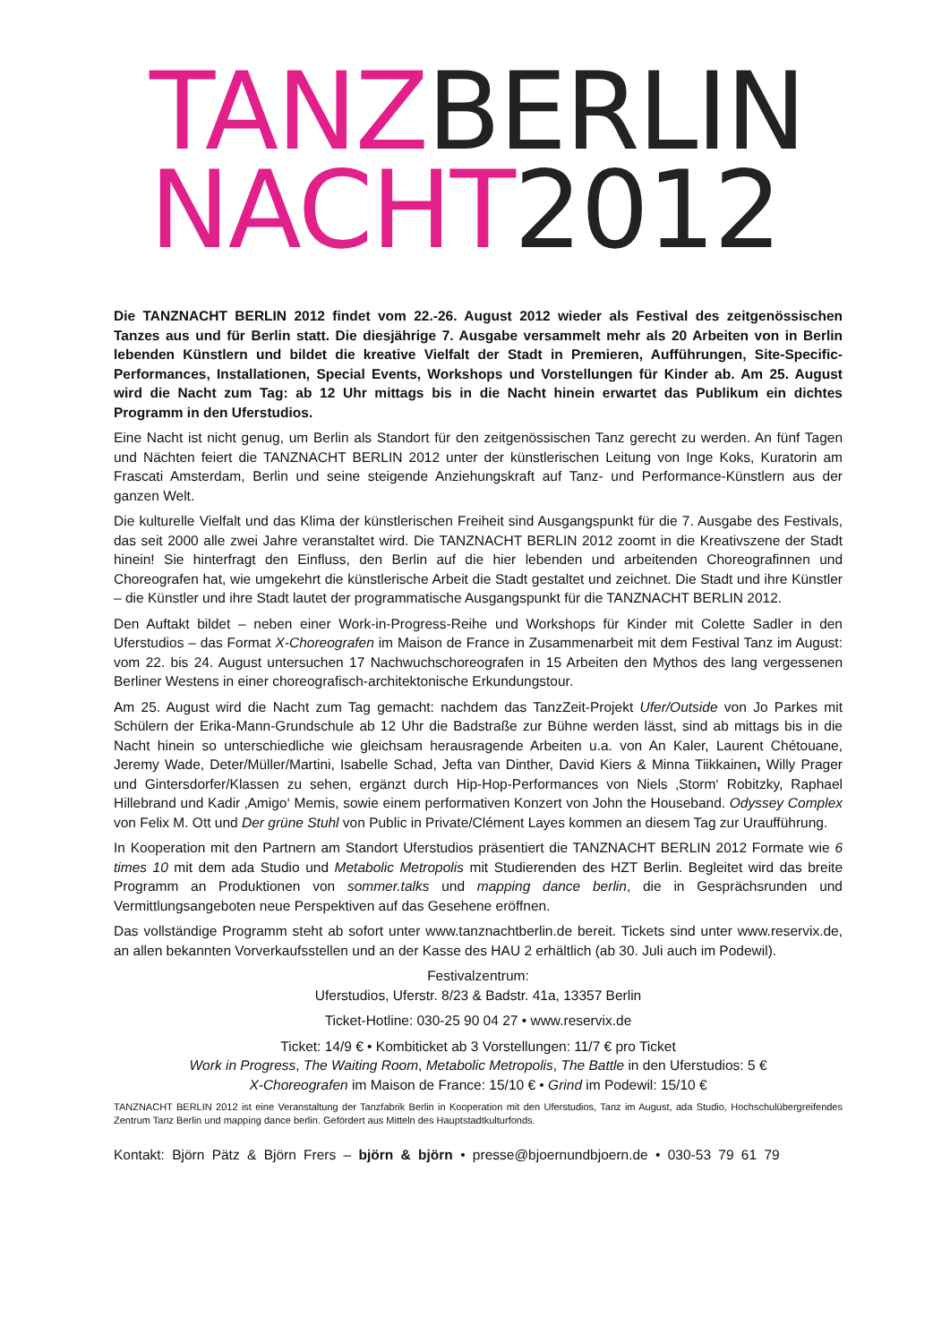TANZ BERLIN
NACHT 2012
Die TANZNACHT BERLIN 2012 findet vom 22.-26. August 2012 wieder als Festival des zeitgenössischen Tanzes aus und für Berlin statt. Die diesjährige 7. Ausgabe versammelt mehr als 20 Arbeiten von in Berlin lebenden Künstlern und bildet die kreative Vielfalt der Stadt in Premieren, Aufführungen, Site-Specific-Performances, Installationen, Special Events, Workshops und Vorstellungen für Kinder ab. Am 25. August wird die Nacht zum Tag: ab 12 Uhr mittags bis in die Nacht hinein erwartet das Publikum ein dichtes Programm in den Uferstudios.
Eine Nacht ist nicht genug, um Berlin als Standort für den zeitgenössischen Tanz gerecht zu werden. An fünf Tagen und Nächten feiert die TANZNACHT BERLIN 2012 unter der künstlerischen Leitung von Inge Koks, Kuratorin am Frascati Amsterdam, Berlin und seine steigende Anziehungskraft auf Tanz- und Performance-Künstlern aus der ganzen Welt.
Die kulturelle Vielfalt und das Klima der künstlerischen Freiheit sind Ausgangspunkt für die 7. Ausgabe des Festivals, das seit 2000 alle zwei Jahre veranstaltet wird. Die TANZNACHT BERLIN 2012 zoomt in die Kreativszene der Stadt hinein! Sie hinterfragt den Einfluss, den Berlin auf die hier lebenden und arbeitenden Choreografinnen und Choreografen hat, wie umgekehrt die künstlerische Arbeit die Stadt gestaltet und zeichnet. Die Stadt und ihre Künstler – die Künstler und ihre Stadt lautet der programmatische Ausgangspunkt für die TANZNACHT BERLIN 2012.
Den Auftakt bildet – neben einer Work-in-Progress-Reihe und Workshops für Kinder mit Colette Sadler in den Uferstudios – das Format X-Choreografen im Maison de France in Zusammenarbeit mit dem Festival Tanz im August: vom 22. bis 24. August untersuchen 17 Nachwuchschoreografen in 15 Arbeiten den Mythos des lang vergessenen Berliner Westens in einer choreografisch-architektonische Erkundungstour.
Am 25. August wird die Nacht zum Tag gemacht: nachdem das TanzZeit-Projekt Ufer/Outside von Jo Parkes mit Schülern der Erika-Mann-Grundschule ab 12 Uhr die Badstraße zur Bühne werden lässt, sind ab mittags bis in die Nacht hinein so unterschiedliche wie gleichsam herausragende Arbeiten u.a. von An Kaler, Laurent Chétouane, Jeremy Wade, Deter/Müller/Martini, Isabelle Schad, Jefta van Dinther, David Kiers & Minna Tiikkainen, Willy Prager und Gintersdorfer/Klassen zu sehen, ergänzt durch Hip-Hop-Performances von Niels ‚Storm‘ Robitzky, Raphael Hillebrand und Kadir ‚Amigo‘ Memis, sowie einem performativen Konzert von John the Houseband. Odyssey Complex von Felix M. Ott und Der grüne Stuhl von Public in Private/Clément Layes kommen an diesem Tag zur Uraufführung.
In Kooperation mit den Partnern am Standort Uferstudios präsentiert die TANZNACHT BERLIN 2012 Formate wie 6 times 10 mit dem ada Studio und Metabolic Metropolis mit Studierenden des HZT Berlin. Begleitet wird das breite Programm an Produktionen von sommer.talks und mapping dance berlin, die in Gesprächsrunden und Vermittlungsangeboten neue Perspektiven auf das Gesehene eröffnen.
Das vollständige Programm steht ab sofort unter www.tanznachtberlin.de bereit. Tickets sind unter www.reservix.de, an allen bekannten Vorverkaufsstellen und an der Kasse des HAU 2 erhältlich (ab 30. Juli auch im Podewil).
Festivalzentrum:
Uferstudios, Uferstr. 8/23 & Badstr. 41a, 13357 Berlin
Ticket-Hotline: 030-25 90 04 27 • www.reservix.de
Ticket: 14/9 € • Kombiticket ab 3 Vorstellungen: 11/7 € pro Ticket
Work in Progress, The Waiting Room, Metabolic Metropolis, The Battle in den Uferstudios: 5 €
X-Choreografen im Maison de France: 15/10 € • Grind im Podewil: 15/10 €
TANZNACHT BERLIN 2012 ist eine Veranstaltung der Tanzfabrik Berlin in Kooperation mit den Uferstudios, Tanz im August, ada Studio, Hochschulübergreifendes Zentrum Tanz Berlin und mapping dance berlin. Gefördert aus Mitteln des Hauptstadtkulturfonds.
Kontakt: Björn Pätz & Björn Frers – björn & björn • presse@bjoernundbjoern.de • 030-53 79 61 79